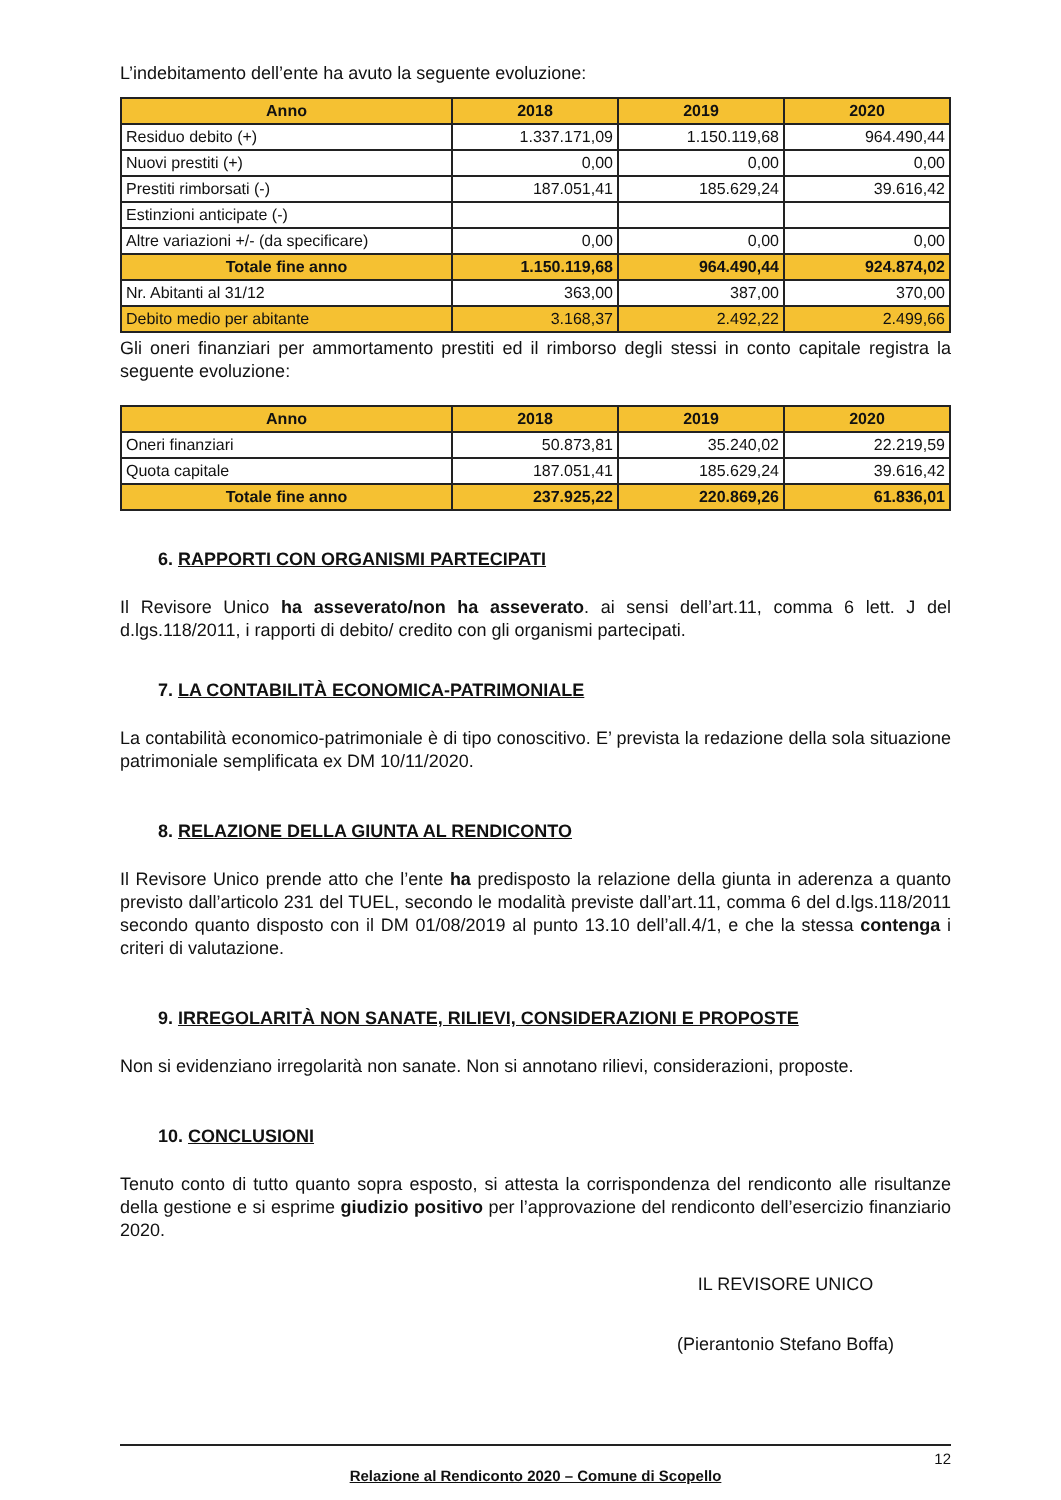L’indebitamento dell’ente ha avuto la seguente evoluzione:
| Anno | 2018 | 2019 | 2020 |
| --- | --- | --- | --- |
| Residuo debito (+) | 1.337.171,09 | 1.150.119,68 | 964.490,44 |
| Nuovi prestiti (+) | 0,00 | 0,00 | 0,00 |
| Prestiti rimborsati (-) | 187.051,41 | 185.629,24 | 39.616,42 |
| Estinzioni anticipate (-) | | | |
| Altre variazioni +/- (da specificare) | 0,00 | 0,00 | 0,00 |
| Totale fine anno | 1.150.119,68 | 964.490,44 | 924.874,02 |
| Nr. Abitanti al 31/12 | 363,00 | 387,00 | 370,00 |
| Debito medio per abitante | 3.168,37 | 2.492,22 | 2.499,66 |
Gli oneri finanziari per ammortamento prestiti ed il rimborso degli stessi in conto capitale registra la seguente evoluzione:
| Anno | 2018 | 2019 | 2020 |
| --- | --- | --- | --- |
| Oneri finanziari | 50.873,81 | 35.240,02 | 22.219,59 |
| Quota capitale | 187.051,41 | 185.629,24 | 39.616,42 |
| Totale fine anno | 237.925,22 | 220.869,26 | 61.836,01 |
6. RAPPORTI CON ORGANISMI PARTECIPATI
Il Revisore Unico ha asseverato/non ha asseverato. ai sensi dell’art.11, comma 6 lett. J del d.lgs.118/2011, i rapporti di debito/ credito con gli organismi partecipati.
7. LA CONTABILITÀ ECONOMICA-PATRIMONIALE
La contabilità economico-patrimoniale è di tipo conoscitivo. E’ prevista la redazione della sola situazione patrimoniale semplificata ex DM 10/11/2020.
8. RELAZIONE DELLA GIUNTA AL RENDICONTO
Il Revisore Unico prende atto che l’ente ha predisposto la relazione della giunta in aderenza a quanto previsto dall’articolo 231 del TUEL, secondo le modalità previste dall’art.11, comma 6 del d.lgs.118/2011 secondo quanto disposto con il DM 01/08/2019 al punto 13.10 dell’all.4/1, e che la stessa contenga i criteri di valutazione.
9. IRREGOLARITÀ NON SANATE, RILIEVI, CONSIDERAZIONI E PROPOSTE
Non si evidenziano irregolarità non sanate. Non si annotano rilievi, considerazioni, proposte.
10. CONCLUSIONI
Tenuto conto di tutto quanto sopra esposto, si attesta la corrispondenza del rendiconto alle risultanze della gestione e si esprime giudizio positivo per l’approvazione del rendiconto dell’esercizio finanziario 2020.
IL REVISORE UNICO
(Pierantonio Stefano Boffa)
12
Relazione al Rendiconto 2020 – Comune di Scopello